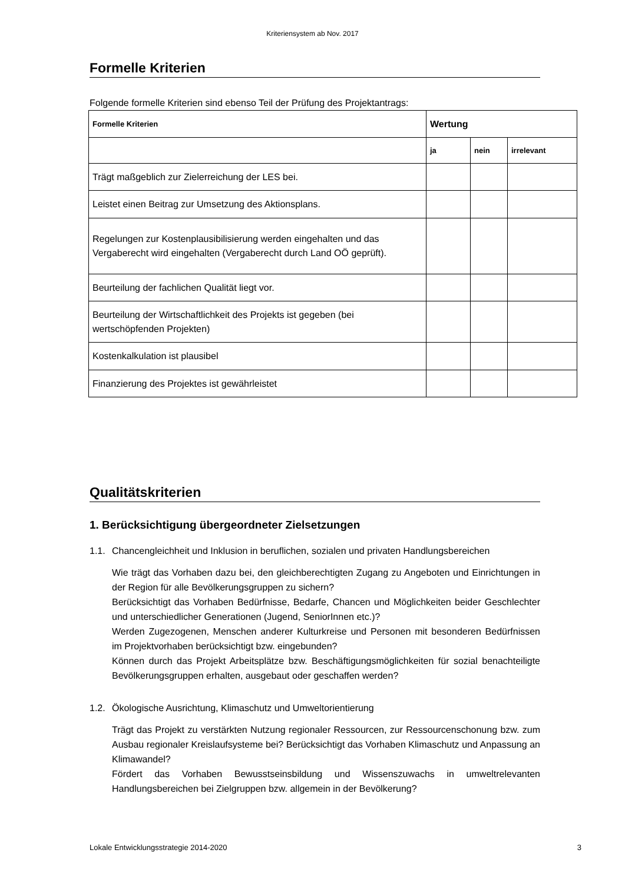Kriteriensystem ab Nov. 2017
Formelle Kriterien
Folgende formelle Kriterien sind ebenso Teil der Prüfung des Projektantrags:
| Formelle Kriterien | Wertung | | |
| --- | --- | --- | --- |
| | ja | nein | irrelevant |
| Trägt maßgeblich zur Zielerreichung der LES bei. | | | |
| Leistet einen Beitrag zur Umsetzung des Aktionsplans. | | | |
| Regelungen zur Kostenplausibilisierung werden eingehalten und das Vergaberecht wird eingehalten (Vergaberecht durch Land OÖ geprüft). | | | |
| Beurteilung der fachlichen Qualität liegt vor. | | | |
| Beurteilung der Wirtschaftlichkeit des Projekts ist gegeben (bei wertschöpfenden Projekten) | | | |
| Kostenkalkulation ist plausibel | | | |
| Finanzierung des Projektes ist gewährleistet | | | |
Qualitätskriterien
1. Berücksichtigung übergeordneter Zielsetzungen
1.1.
Chancengleichheit und Inklusion in beruflichen, sozialen und privaten Handlungsbereichen
Wie trägt das Vorhaben dazu bei, den gleichberechtigten Zugang zu Angeboten und Einrichtungen in der Region für alle Bevölkerungsgruppen zu sichern?
Berücksichtigt das Vorhaben Bedürfnisse, Bedarfe, Chancen und Möglichkeiten beider Geschlechter und unterschiedlicher Generationen (Jugend, SeniorInnen etc.)?
Werden Zugezogenen, Menschen anderer Kulturkreise und Personen mit besonderen Bedürfnissen im Projektvorhaben berücksichtigt bzw. eingebunden?
Können durch das Projekt Arbeitsplätze bzw. Beschäftigungsmöglichkeiten für sozial benachteiligte Bevölkerungsgruppen erhalten, ausgebaut oder geschaffen werden?
1.2.
Ökologische Ausrichtung, Klimaschutz und Umweltorientierung
Trägt das Projekt zu verstärkten Nutzung regionaler Ressourcen, zur Ressourcenschonung bzw. zum Ausbau regionaler Kreislaufsysteme bei? Berücksichtigt das Vorhaben Klimaschutz und Anpassung an Klimawandel?
Fördert das Vorhaben Bewusstseinsbildung und Wissenszuwachs in umweltrelevanten Handlungsbereichen bei Zielgruppen bzw. allgemein in der Bevölkerung?
Lokale Entwicklungsstrategie 2014-2020 3